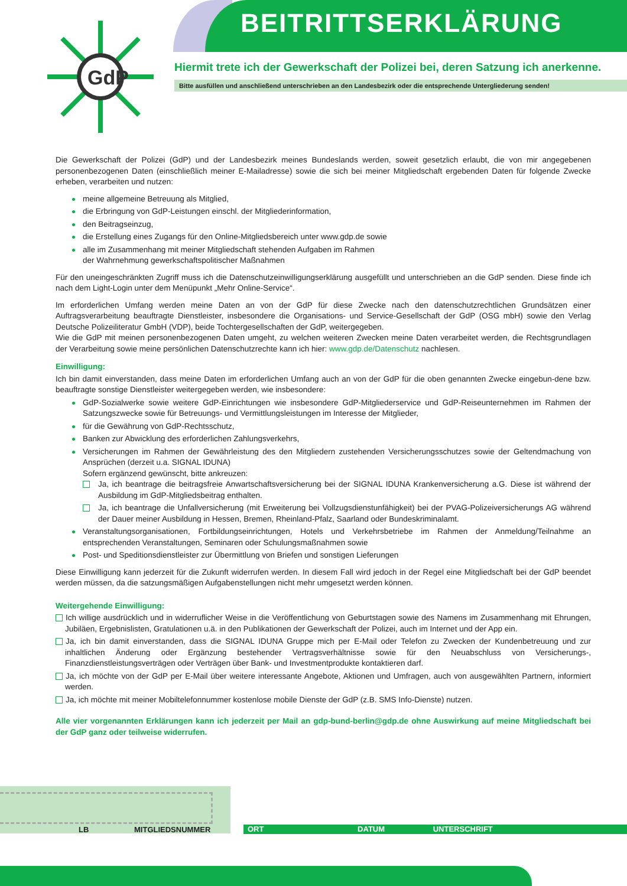BEITRITTSERKLÄRUNG
GdP
Hiermit trete ich der Gewerkschaft der Polizei bei, deren Satzung ich anerkenne.
Bitte ausfüllen und anschließend unterschrieben an den Landesbezirk oder die entsprechende Untergliederung senden!
Die Gewerkschaft der Polizei (GdP) und der Landesbezirk meines Bundeslands werden, soweit gesetzlich erlaubt, die von mir angegebenen personenbezogenen Daten (einschließlich meiner E-Mailadresse) sowie die sich bei meiner Mitgliedschaft ergebenden Daten für folgende Zwecke erheben, verarbeiten und nutzen:
meine allgemeine Betreuung als Mitglied,
die Erbringung von GdP-Leistungen einschl. der Mitgliederinformation,
den Beitragseinzug,
die Erstellung eines Zugangs für den Online-Mitgliedsbereich unter www.gdp.de sowie
alle im Zusammenhang mit meiner Mitgliedschaft stehenden Aufgaben im Rahmen
der Wahrnehmung gewerkschaftspolitischer Maßnahmen
Für den uneingeschränkten Zugriff muss ich die Datenschutzeinwilligungserklärung ausgefüllt und unterschrieben an die GdP senden. Diese finde ich nach dem Light-Login unter dem Menüpunkt „Mehr Online-Service“.
Im erforderlichen Umfang werden meine Daten an von der GdP für diese Zwecke nach den datenschutzrechtlichen Grundsätzen einer Auftragsverarbeitung beauftragte Dienstleister, insbesondere die Organisations- und Service-Gesellschaft der GdP (OSG mbH) sowie den Verlag Deutsche Polizeiliteratur GmbH (VDP), beide Tochtergesellschaften der GdP, weitergegeben.
Wie die GdP mit meinen personenbezogenen Daten umgeht, zu welchen weiteren Zwecken meine Daten verarbeitet werden, die Rechtsgrundlagen der Verarbeitung sowie meine persönlichen Datenschutzrechte kann ich hier: www.gdp.de/Datenschutz nachlesen.
Einwilligung:
Ich bin damit einverstanden, dass meine Daten im erforderlichen Umfang auch an von der GdP für die oben genannten Zwecke eingebun-dene bzw. beauftragte sonstige Dienstleister weitergegeben werden, wie insbesondere:
GdP-Sozialwerke sowie weitere GdP-Einrichtungen wie insbesondere GdP-Mitgliederservice und GdP-Reiseunternehmen im Rahmen der Satzungszwecke sowie für Betreuungs- und Vermittlungsleistungen im Interesse der Mitglieder,
für die Gewährung von GdP-Rechtsschutz,
Banken zur Abwicklung des erforderlichen Zahlungsverkehrs,
Versicherungen im Rahmen der Gewährleistung des den Mitgliedern zustehenden Versicherungsschutzes sowie der Geltendmachung von Ansprüchen (derzeit u.a. SIGNAL IDUNA)
Sofern ergänzend gewünscht, bitte ankreuzen:
Ja, ich beantrage die beitragsfreie Anwartschaftsversicherung bei der SIGNAL IDUNA Krankenversicherung a.G. Diese ist während der Ausbildung im GdP-Mitgliedsbeitrag enthalten.
Ja, ich beantrage die Unfallversicherung (mit Erweiterung bei Vollzugsdienstunfähigkeit) bei der PVAG-Polizeiversicherungs AG während der Dauer meiner Ausbildung in Hessen, Bremen, Rheinland-Pfalz, Saarland oder Bundeskriminalamt.
Veranstaltungsorganisationen, Fortbildungseinrichtungen, Hotels und Verkehrsbetriebe im Rahmen der Anmeldung/Teilnahme an entsprechenden Veranstaltungen, Seminaren oder Schulungsmaßnahmen sowie
Post- und Speditionsdienstleister zur Übermittlung von Briefen und sonstigen Lieferungen
Diese Einwilligung kann jederzeit für die Zukunft widerrufen werden. In diesem Fall wird jedoch in der Regel eine Mitgliedschaft bei der GdP beendet werden müssen, da die satzungsmäßigen Aufgabenstellungen nicht mehr umgesetzt werden können.
Weitergehende Einwilligung:
Ich willige ausdrücklich und in widerruflicher Weise in die Veröffentlichung von Geburtstagen sowie des Namens im Zusammenhang mit Ehrungen, Jubiläen, Ergebnislisten, Gratulationen u.ä. in den Publikationen der Gewerkschaft der Polizei, auch im Internet und der App ein.
Ja, ich bin damit einverstanden, dass die SIGNAL IDUNA Gruppe mich per E-Mail oder Telefon zu Zwecken der Kundenbetreuung und zur inhaltlichen Änderung oder Ergänzung bestehender Vertragsverhältnisse sowie für den Neuabschluss von Versicherungs-, Finanzdienstleistungsverträgen oder Verträgen über Bank- und Investmentprodukte kontaktieren darf.
Ja, ich möchte von der GdP per E-Mail über weitere interessante Angebote, Aktionen und Umfragen, auch von ausgewählten Partnern, informiert werden.
Ja, ich möchte mit meiner Mobiltelefonnummer kostenlose mobile Dienste der GdP (z.B. SMS Info-Dienste) nutzen.
Alle vier vorgenannten Erklärungen kann ich jederzeit per Mail an gdp-bund-berlin@gdp.de ohne Auswirkung auf meine Mitgliedschaft bei der GdP ganz oder teilweise widerrufen.
LB MITGLIEDSNUMMER ORT DATUM UNTERSCHRIFT